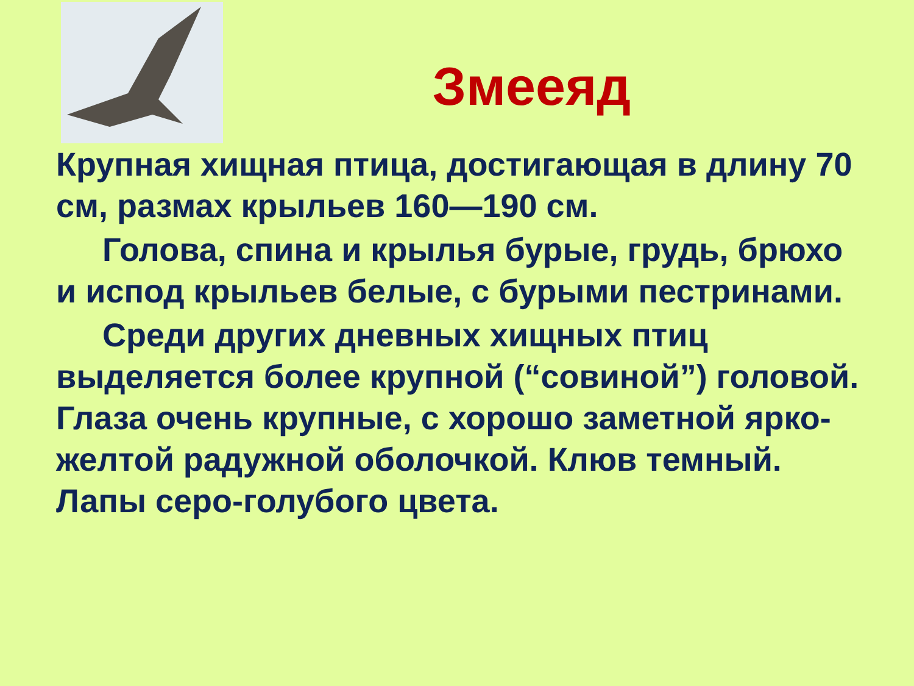Змееяд
Крупная хищная птица, достигающая в длину 70 см, размах крыльев 160—190 см.
Голова, спина и крылья бурые, грудь, брюхо и испод крыльев белые, с бурыми пестринами.
Среди других дневных хищных птиц выделяется более крупной (“совиной”) головой. Глаза очень крупные, с хорошо заметной ярко-желтой радужной оболочкой. Клюв темный. Лапы серо-голубого цвета.